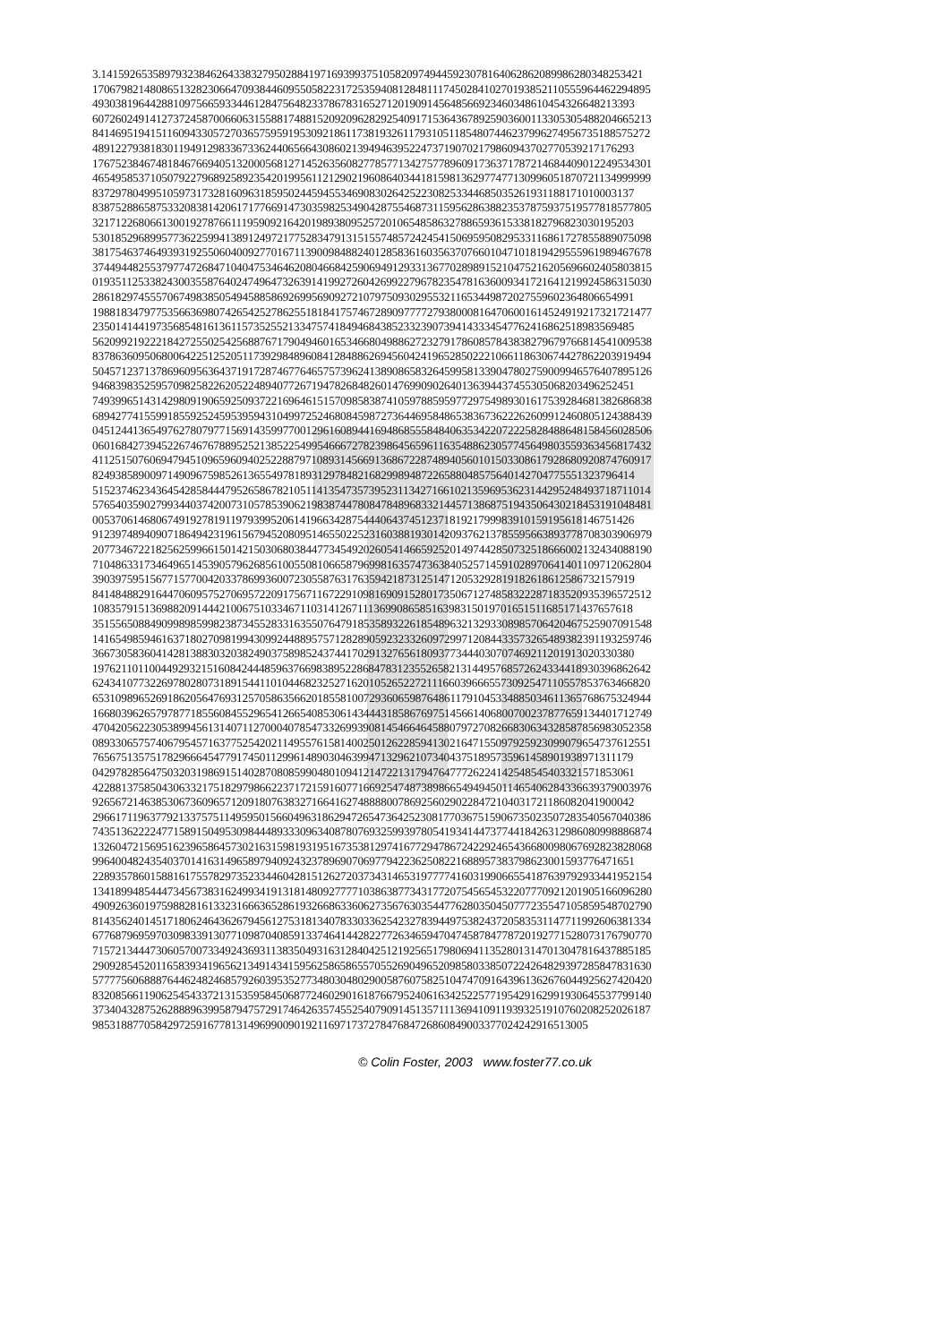3.1415926535897932384626433832795028841971693993751058209749445923078164062862089986280348253421
1706798214808651328230664709384460955058223172535940812848111745028410270193852110555964462294895
4930381964428810975665933446128475648233786783165271201909145648566923460348610454326648213393
6072602491412737245870066063155881748815209209628292540917153643678925903600113305305488204665213
8414695194151160943305727036575959195309218611738193261179310511854807446237996274956735188575272
4891227938183011949129833673362440656643086021394946395224737190702179860943702770539217176293
1767523846748184676694051320005681271452635608277857713427577896091736371787214684409012249534301
4654958537105079227968925892354201995611212902196086403441815981362977477130996051870721134999999
8372978049951059731732816096318595024459455346908302642522308253344685035261931188171010003137
8387528865875332083814206171776691473035982534904287554687311595628638823537875937519577818577805
3217122680661300192787661119590921642019893809525720106548586327886593615338182796823030195203
5301852968995773622599413891249721775283479131515574857242454150695950829533116861727855889075098
3817546374649393192550604009277016711390098488240128583616035637076601047101819429555961989467678
3744944825537977472684710404753464620804668425906949129331367702898915210475216205696602405803815
0193511253382430035587640247496473263914199272604269922796782354781636009341721641219924586315030
2861829745557067498385054945885869269956909272107975093029553211653449872027559602364806654991
1988183479775356636980742654252786255181841757467289097777279380008164706001614524919217321721477
2350141441973568548161361157352552133475741849468438523323907394143334547762416862518983569485
5620992192221842725502542568876717904946016534668049886272327917860857843838279679766814541009538
8378636095068006422512520511739298489608412848862694560424196528502221066118630674427862203919494
5045712371378696095636437191728746776465757396241389086583264599581339047802759009946576407895126
9468398352595709825822620522489407726719478268482601476990902640136394437455305068203496252451
7493996514314298091906592509372216964615157098583874105978859597729754989301617539284681382686838
6894277415599185592524595395943104997252468084598727364469584865383673622262609912460805124388439
0451244136549762780797715691435997700129616089441694868555848406353422072225828488648158456028506
0601684273945226746767889525213852254995466672782398645659611635488623057745649803559363456817432
4112515076069479451096596094025228879710893145669136867228748940560101503308617928680920874760917
8249385890097149096759852613655497818931297848216829989487226588048575640142704775551323796414
5152374623436454285844479526586782105114135473573952311342716610213596953623144295248493718711014
5765403590279934403742007310578539062198387447808478489683321445713868751943506430218453191048481
0053706146806749192781911979399520614196634287544406437451237181921799983910159195618146751426
9123974894090718649423196156794520809514655022523160388193014209376213785595663893778708303906979
2077346722182562599661501421503068038447734549202605414665925201497442850732518666002132434088190
7104863317346496514539057962685610055081066587969981635747363840525714591028970641401109712062804
3903975951567715770042033786993600723055876317635942187312514712053292819182618612586732157919
8414848829164470609575270695722091756711672291098169091528017350671274858322287183520935396572512
1083579151369882091444210067510334671103141267111369908658516398315019701651511685171437657618
3515565088490998985998238734552833163550764791853589322618548963213293308985706420467525907091548
1416549859461637180270981994309924488957571282890592323326097299712084433573265489382391193259746
3667305836041428138830320382490375898524374417029132765618093773444030707469211201913020330380
1976211011004492932151608424448596376698389522868478312355265821314495768572624334418930396862642
6243410773226978028073189154411010446823252716201052652272111660396665573092547110557853763466820
6531098965269186205647693125705863566201855810072936065987648611791045334885034611365768675324944
1668039626579787718556084552965412665408530614344431858676975145661406800700237877659134401712749
4704205622305389945613140711270004078547332699390814546646458807972708266830634328587856983052358
0893306575740679545716377525420211495576158140025012622859413021647155097925923099079654737612551
7656751357517829666454779174501129961489030463994713296210734043751895735961458901938971311179
0429782856475032031986915140287080859904801094121472213179476477726224142548545403321571853061
4228813758504306332175182979866223717215916077166925474873898665494945011465406284336639379003976
9265672146385306736096571209180763832716641627488880078692560290228472104031721186082041900042
2966171196377921337575114959501566049631862947265473642523081770367515906735023507283540567040386
7435136222247715891504953098444893330963408780769325993978054193414473774418426312986080998886874
1326047215695162396586457302163159819319516735381297416772947867242292465436680098067692823828068
9964004824354037014163149658979409243237896907069779422362508221688957383798623001593776471651
2289357860158816175578297352334460428151262720373431465319777741603199066554187639792933441952154
1341899485444734567383162499341913181480927777103863877343177207545654532207770921201905166096280
4909263601975988281613323166636528619326686336062735676303544776280350450777235547105859548702790
8143562401451718062464362679456127531813407833033625423278394497538243720583531147711992606381334
6776879695970309833913077109870408591337464144282277263465947047458784778720192771528073176790770
7157213444730605700733492436931138350493163128404251219256517980694113528013147013047816437885185
2909285452011658393419656213491434159562586586557055269049652098580338507224264829397285847831630
5777756068887644624824685792603953527734803048029005876075825104747091643961362676044925627420420
8320856611906254543372131535958450687724602901618766795240616342522577195429162991930645537799140
3734043287526288896399587947572917464263574552540790914513571113694109119393251910760208252026187
98531887705842972591677813149699009019211697173727847684726860849003377024242916513005
© Colin Foster, 2003 www.foster77.co.uk